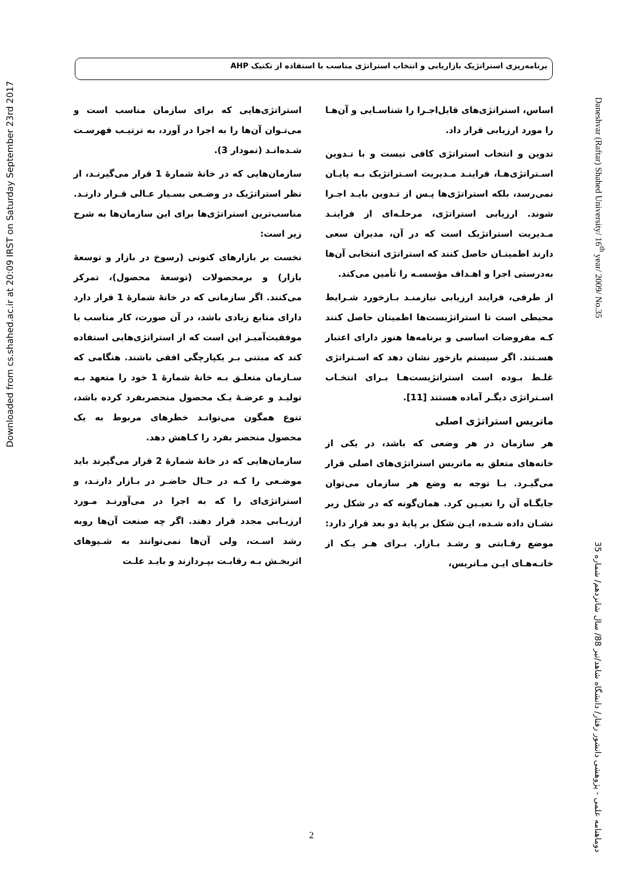برنامه‌ریزی استراتژیک بازاریابی و انتخاب استراتژی مناسب با استفاده از تکنیک AHP
Daneshvar (Raftar) Shahed University/ 16<sup>th</sup> year/ 2009/ No.35
اساس، استراتژی‌های قابل‌اجـرا را شناسـایی و آن‌هـا را مورد ارزیابی قرار داد.
تدوین و انتخاب استراتژی کافی نیست و با تـدوین اسـتراتژی‌هـا، فراینـد مـدیریت اسـتراتژیک بـه پایـان نمی‌رسد، بلکه استراتژی‌ها پـس از تـدوین بایـد اجـرا شوند. ارزیابی استراتژی، مرحلـه‌ای از فراینـد مـدیریت استراتژیک است که در آن، مدیران سعی دارند اطمینـان حاصل کنند که استراتژی انتخابی آن‌ها به‌درستی اجرا و اهـداف مؤسسـه را تأمین می‌کند.
از طرفی، فرایند ارزیابی نیازمنـد بـازخورد شـرایط محیطی است تا استراتژیست‌ها اطمینان حاصل کنند کـه مفروضات اساسی و برنامه‌ها هنوز دارای اعتبار هسـتند. اگر سیستم بازخور نشان دهد که اسـتراتژی غلـط بـوده است استراتژیست‌هـا بـرای انتخـاب اسـتراتژی دیگـر آماده هستند [11].
ماتریس استراتژی اصلی
هر سازمان در هر وضعی که باشد، در یکی از خانه‌های متعلق به ماتریس استراتژی‌های اصلی قرار می‌گیـرد. بـا توجه به وضع هر سازمان می‌توان جایگـاه آن را تعیـین کرد. همان‌گونه که در شکل زیر نشـان داده شـده، ایـن شکل بر پایهٔ دو بعد قرار دارد: موضع رقـابتی و رشـد بـازار. بـرای هـر یـک از خانـه‌هـای ایـن مـاتریس،
استراتژی‌هایی که برای سازمان مناسب است و می‌تـوان آن‌ها را به اجرا در آورد، به ترتیـب فهرسـت شـده‌انـد (نمودار 3).
سازمان‌هایی که در خانهٔ شمارهٔ 1 قرار می‌گیرنـد، از نظر استراتژیک در وضـعی بسـیار عـالی قـرار دارنـد. مناسب‌ترین استراتژی‌ها برای این سازمان‌ها به شرح زیر است:
نخست بر بازارهای کنونی (رسوخ در بازار و توسعهٔ بازار) و برمحصولات (توسعهٔ محصول)، تمرکز می‌کنند. اگر سازمانی که در خانهٔ شمارهٔ 1 قرار دارد دارای منابع زیادی باشد، در آن صورت، کار مناسب یا موفقیت‌آمیـز این است که از استراتژی‌هایی استفاده کند که مبتنی بـر یکپارچگی افقی باشند. هنگامی که سـازمان متعلـق بـه خانهٔ شمارهٔ 1 خود را متعهد بـه تولیـد و عرضـهٔ یـک محصول منحصربفرد کرده باشد، تنوع همگون می‌توانـد خطرهای مربوط به یک محصول منحصر بفرد را کـاهش دهد.
سازمان‌هایی که در خانهٔ شمارهٔ 2 قرار می‌گیرند باید موضـعی را کـه در حـال حاضـر در بـازار دارنـد، و استراتژی‌ای را که به اجرا در می‌آورنـد مـورد ارزیـابی مجدد قرار دهند. اگر چه صنعت آن‌ها روبه رشد اسـت، ولی آن‌ها نمی‌توانند به شـیوهای اثربخـش بـه رقابـت بپـردازند و بایـد علـت
دوماهنامه علمی - پژوهشی دانشور رفتار/ دانشگاه شاهد/تیر 88/ سال شانزدهم/ شماره 35
Downloaded from cs.shahed.ac.ir at 20:09 IRST on Saturday September 23rd 2017
2